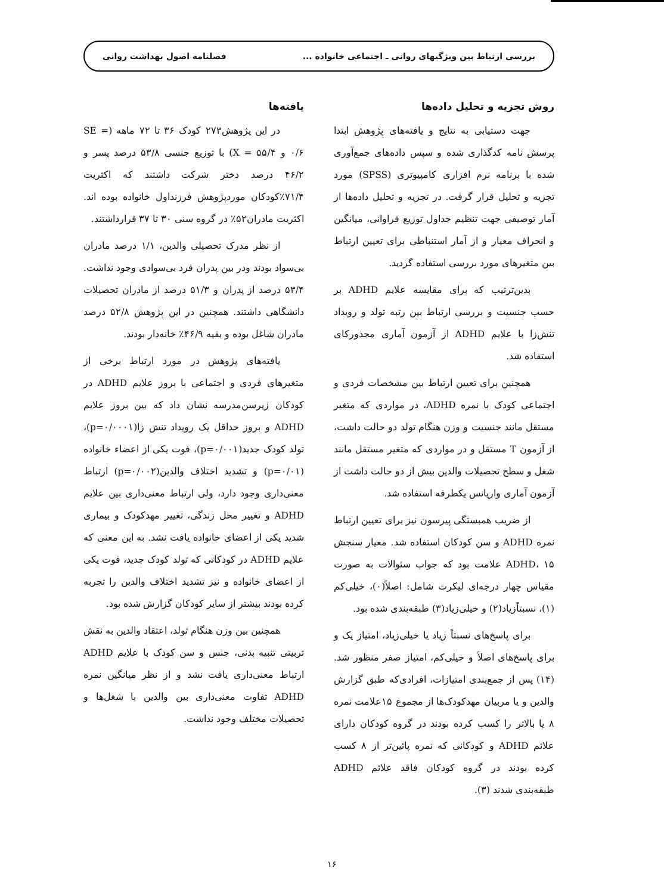بررسی ارتباط بین ویژگیهای روانی ـ اجتماعی خانواده ... فصلنامه اصول بهداشت روانی
روش تجزیه و تحلیل داده‌ها
جهت دستیابی به نتایج و یافته‌های پژوهش ابتدا پرسش نامه کدگذاری شده و سپس داده‌های جمع‌آوری شده با برنامه نرم افزاری کامپیوتری (SPSS) مورد تجزیه و تحلیل قرار گرفت. در تجزیه و تحلیل داده‌ها از آمار توصیفی جهت تنظیم جداول توزیع فراوانی، میانگین و انحراف معیار و از آمار استنباطی برای تعیین ارتباط بین متغیرهای مورد بررسی استفاده گردید.
بدین‌ترتیب که برای مقایسه علایم ADHD بر حسب جنسیت و بررسی ارتباط بین رتبه تولد و رویداد تنش‌زا با علایم ADHD از آزمون آماری مجذورکای استفاده شد.
همچنین برای تعیین ارتباط بین مشخصات فردی و اجتماعی کودک با نمره ADHD، در مواردی که متغیر مستقل مانند جنسیت و وزن هنگام تولد دو حالت داشت، از آزمون T مستقل و در مواردی که متغیر مستقل مانند شغل و سطح تحصیلات والدین بیش از دو حالت داشت از آزمون آماری واریانس یکطرفه استفاده شد.
از ضریب همبستگی پیرسون نیز برای تعیین ارتباط نمره ADHD و سن کودکان استفاده شد. معیار سنجش ADHD، ۱۵ علامت بود که جواب سئوالات به صورت مقیاس چهار درجه‌ای لیکرت شامل: اصلاً(۰)، خیلی‌کم (۱)، نسبتاًزیاد(۲) و خیلی‌زیاد(۳) طبقه‌بندی شده بود.
برای پاسخ‌های نسبتاً زیاد یا خیلی‌زیاد، امتیاز یک و برای پاسخ‌های اصلاً و خیلی‌کم، امتیاز صفر منظور شد. (۱۴) پس از جمع‌بندی امتیازات، افرادی‌که طبق گزارش والدین و یا مربیان مهدکودک‌ها از مجموع ۱۵علامت نمره ۸ یا بالاتر را کسب کرده بودند در گروه کودکان دارای علائم ADHD و کودکانی که نمره پائین‌تر از ۸ کسب کرده بودند در گروه کودکان فاقد علائم ADHD طبقه‌بندی شدند (۳).
یافته‌ها
در این پژوهش۲۷۳ کودک ۳۶ تا ۷۲ ماهه (SE = ۰/۶ و X = ۵۵/۴) با توزیع جنسی ۵۳/۸ درصد پسر و ۴۶/۲ درصد دختر شرکت داشتند که اکثریت ۷۱/۴٪کودکان موردپژوهش فرزنداول خانواده بوده اند. اکثریت مادران۵۲٪ در گروه سنی ۳۰ تا ۳۷ قرارداشتند.
از نظر مدرک تحصیلی والدین، ۱/۱ درصد مادران بی‌سواد بودند ودر بین پدران فرد بی‌سوادی وجود نداشت. ۵۳/۴ درصد از پدران و ۵۱/۳ درصد از مادران تحصیلات دانشگاهی داشتند. همچنین در این پژوهش ۵۲/۸ درصد مادران شاغل بوده و بقیه ۴۶/۹٪ خانه‌دار بودند.
یافته‌های پژوهش در مورد ارتباط برخی از متغیرهای فردی و اجتماعی با بروز علایم ADHD در کودکان زیرسن‌مدرسه نشان داد که بین بروز علایم ADHD و بروز حداقل یک رویداد تنش زا(p=۰/۰۰۰۱)، تولد کودک جدید(p=۰/۰۰۱)، فوت یکی از اعضاء خانواده (p=۰/۰۱) و تشدید اختلاف والدین(p=۰/۰۰۲) ارتباط معنی‌داری وجود دارد، ولی ارتباط معنی‌داری بین علایم ADHD و تغییر محل زندگی، تغییر مهدکودک و بیماری شدید یکی از اعضای خانواده یافت نشد. به این معنی که علایم ADHD در کودکانی که تولد کودک جدید، فوت یکی از اعضای خانواده و نیز تشدید اختلاف والدین را تجربه کرده بودند بیشتر از سایر کودکان گزارش شده بود.
همچنین بین وزن هنگام تولد، اعتقاد والدین به نقش تربیتی تنبیه بدنی، جنس و سن کودک با علایم ADHD ارتباط معنی‌داری یافت نشد و از نظر میانگین نمره ADHD تفاوت معنی‌داری بین والدین با شغل‌ها و تحصیلات مختلف وجود نداشت.
۱۶